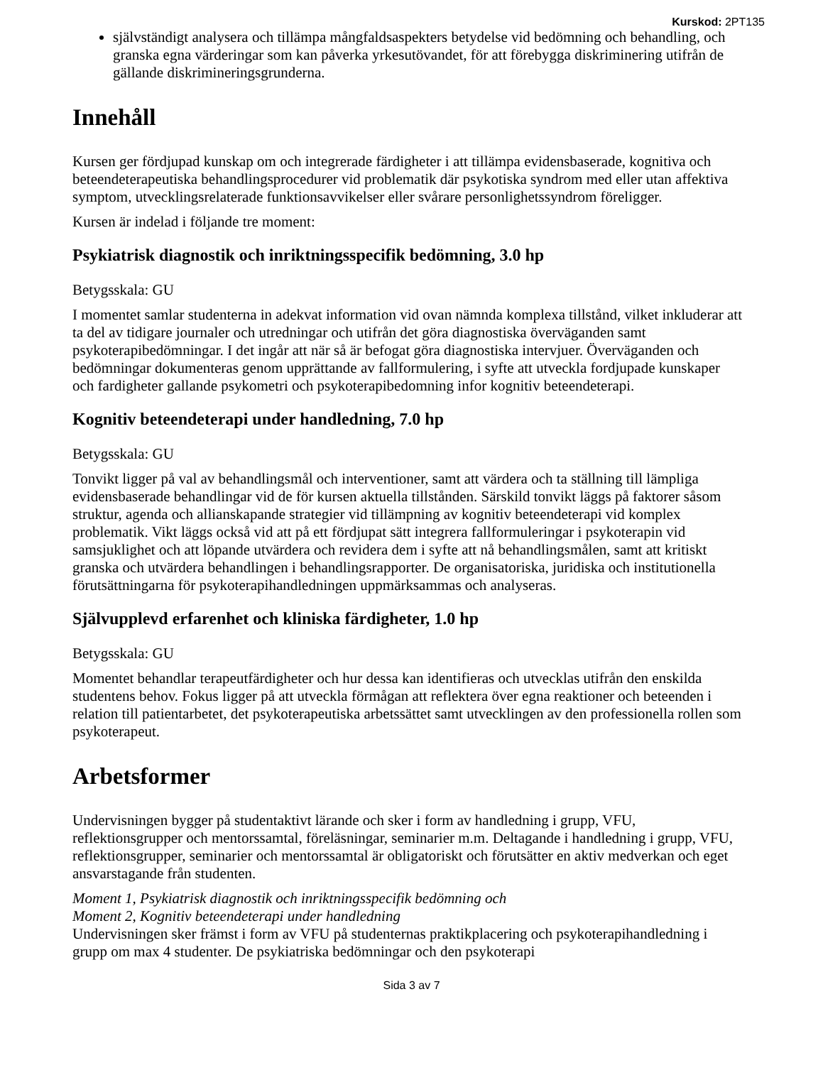Kurskod: 2PT135
självständigt analysera och tillämpa mångfaldsaspekters betydelse vid bedömning och behandling, och granska egna värderingar som kan påverka yrkesutövandet, för att förebygga diskriminering utifrån de gällande diskrimineringsgrunderna.
Innehåll
Kursen ger fördjupad kunskap om och integrerade färdigheter i att tillämpa evidensbaserade, kognitiva och beteendeterapeutiska behandlingsprocedurer vid problematik där psykotiska syndrom med eller utan affektiva symptom, utvecklingsrelaterade funktionsavvikelser eller svårare personlighetssyndrom föreligger.
Kursen är indelad i följande tre moment:
Psykiatrisk diagnostik och inriktningsspecifik bedömning, 3.0 hp
Betygsskala: GU
I momentet samlar studenterna in adekvat information vid ovan nämnda komplexa tillstånd, vilket inkluderar att ta del av tidigare journaler och utredningar och utifrån det göra diagnostiska överväganden samt psykoterapibedömningar. I det ingår att när så är befogat göra diagnostiska intervjuer. Överväganden och bedömningar dokumenteras genom upprättande av fallformulering, i syfte att utveckla fordjupade kunskaper och fardigheter gallande psykometri och psykoterapibedomning infor kognitiv beteendeterapi.
Kognitiv beteendeterapi under handledning, 7.0 hp
Betygsskala: GU
Tonvikt ligger på val av behandlingsmål och interventioner, samt att värdera och ta ställning till lämpliga evidensbaserade behandlingar vid de för kursen aktuella tillstånden. Särskild tonvikt läggs på faktorer såsom struktur, agenda och allianskapande strategier vid tillämpning av kognitiv beteendeterapi vid komplex problematik. Vikt läggs också vid att på ett fördjupat sätt integrera fallformuleringar i psykoterapin vid samsjuklighet och att löpande utvärdera och revidera dem i syfte att nå behandlingsmålen, samt att kritiskt granska och utvärdera behandlingen i behandlingsrapporter. De organisatoriska, juridiska och institutionella förutsättningarna för psykoterapihandledningen uppmärksammas och analyseras.
Självupplevd erfarenhet och kliniska färdigheter, 1.0 hp
Betygsskala: GU
Momentet behandlar terapeutfärdigheter och hur dessa kan identifieras och utvecklas utifrån den enskilda studentens behov. Fokus ligger på att utveckla förmågan att reflektera över egna reaktioner och beteenden i relation till patientarbetet, det psykoterapeutiska arbetssättet samt utvecklingen av den professionella rollen som psykoterapeut.
Arbetsformer
Undervisningen bygger på studentaktivt lärande och sker i form av handledning i grupp, VFU, reflektionsgrupper och mentorssamtal, föreläsningar, seminarier m.m. Deltagande i handledning i grupp, VFU, reflektionsgrupper, seminarier och mentorssamtal är obligatoriskt och förutsätter en aktiv medverkan och eget ansvarstagande från studenten.
Moment 1, Psykiatrisk diagnostik och inriktningsspecifik bedömning och
Moment 2, Kognitiv beteendeterapi under handledning
Undervisningen sker främst i form av VFU på studenternas praktikplacering och psykoterapihandledning i grupp om max 4 studenter. De psykiatriska bedömningar och den psykoterapi
Sida 3 av 7